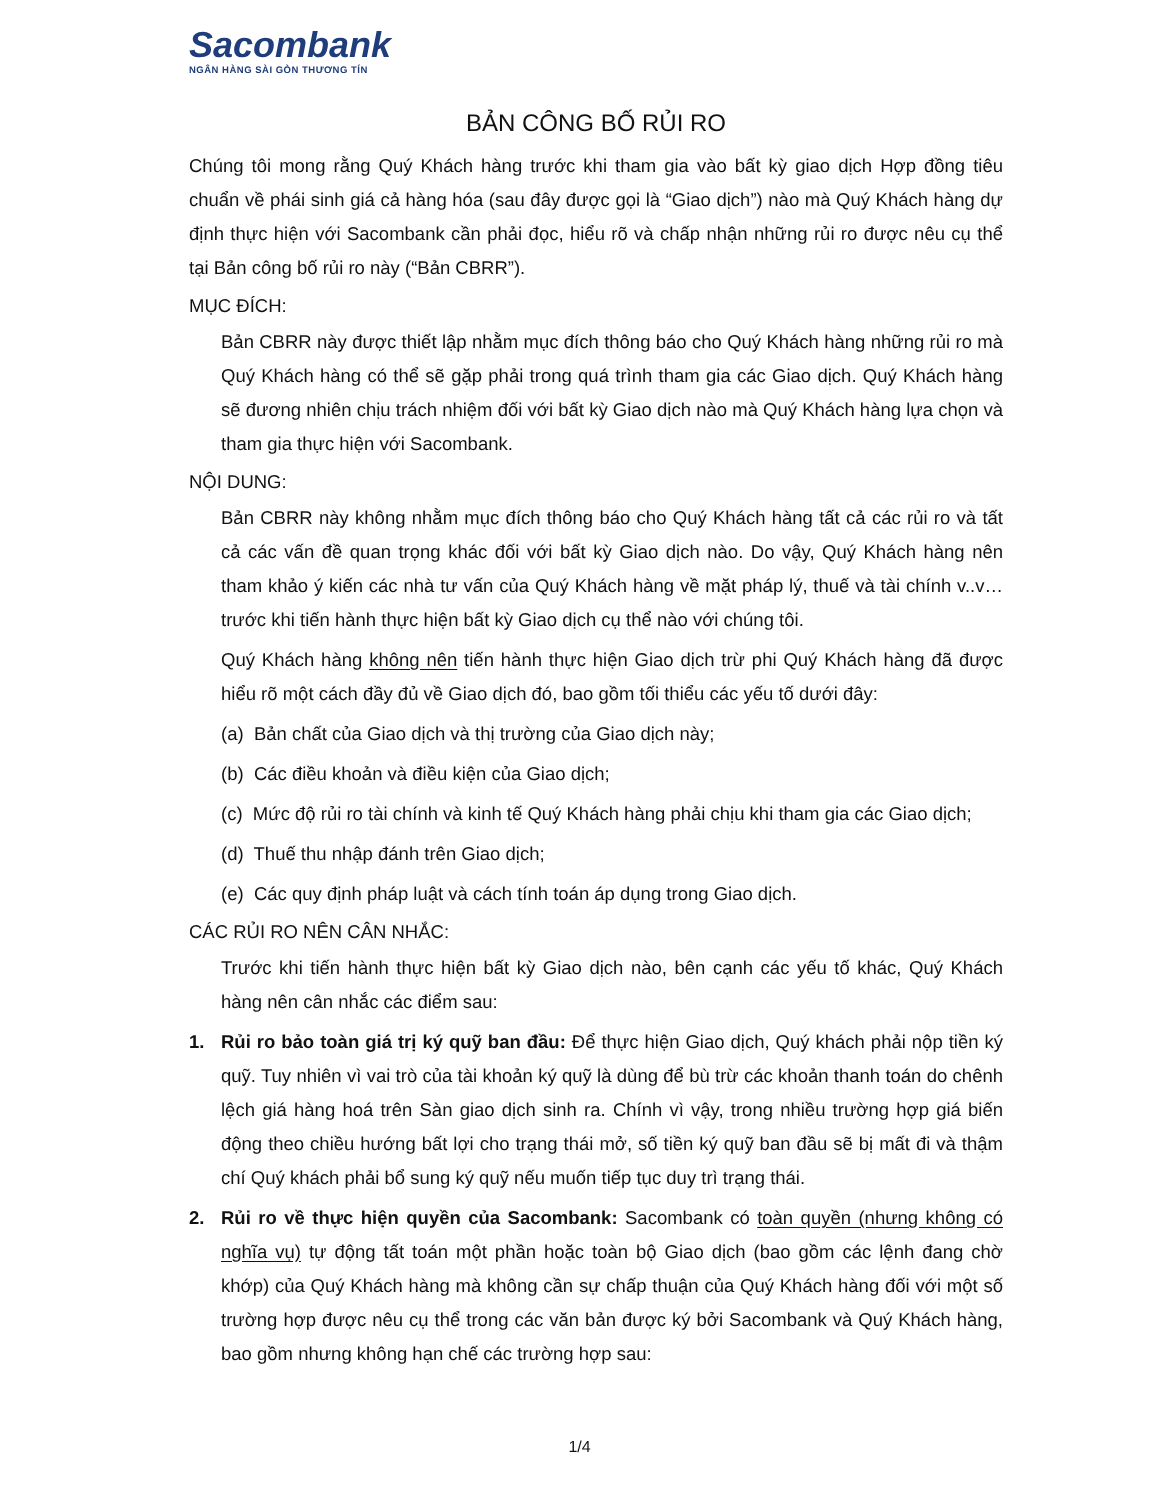Sacombank
NGÂN HÀNG SÀI GÒN THƯƠNG TÍN
BẢN CÔNG BỐ RỦI RO
Chúng tôi mong rằng Quý Khách hàng trước khi tham gia vào bất kỳ giao dịch Hợp đồng tiêu chuẩn về phái sinh giá cả hàng hóa (sau đây được gọi là “Giao dịch”) nào mà Quý Khách hàng dự định thực hiện với Sacombank cần phải đọc, hiểu rõ và chấp nhận những rủi ro được nêu cụ thể tại Bản công bố rủi ro này (“Bản CBRR”).
MỤC ĐÍCH:
Bản CBRR này được thiết lập nhằm mục đích thông báo cho Quý Khách hàng những rủi ro mà Quý Khách hàng có thể sẽ gặp phải trong quá trình tham gia các Giao dịch. Quý Khách hàng sẽ đương nhiên chịu trách nhiệm đối với bất kỳ Giao dịch nào mà Quý Khách hàng lựa chọn và tham gia thực hiện với Sacombank.
NỘI DUNG:
Bản CBRR này không nhằm mục đích thông báo cho Quý Khách hàng tất cả các rủi ro và tất cả các vấn đề quan trọng khác đối với bất kỳ Giao dịch nào. Do vậy, Quý Khách hàng nên tham khảo ý kiến các nhà tư vấn của Quý Khách hàng về mặt pháp lý, thuế và tài chính v..v…trước khi tiến hành thực hiện bất kỳ Giao dịch cụ thể nào với chúng tôi.
Quý Khách hàng không nên tiến hành thực hiện Giao dịch trừ phi Quý Khách hàng đã được hiểu rõ một cách đầy đủ về Giao dịch đó, bao gồm tối thiểu các yếu tố dưới đây:
(a) Bản chất của Giao dịch và thị trường của Giao dịch này;
(b) Các điều khoản và điều kiện của Giao dịch;
(c) Mức độ rủi ro tài chính và kinh tế Quý Khách hàng phải chịu khi tham gia các Giao dịch;
(d) Thuế thu nhập đánh trên Giao dịch;
(e) Các quy định pháp luật và cách tính toán áp dụng trong Giao dịch.
CÁC RỦI RO NÊN CÂN NHẮC:
Trước khi tiến hành thực hiện bất kỳ Giao dịch nào, bên cạnh các yếu tố khác, Quý Khách hàng nên cân nhắc các điểm sau:
1. Rủi ro bảo toàn giá trị ký quỹ ban đầu: Để thực hiện Giao dịch, Quý khách phải nộp tiền ký quỹ. Tuy nhiên vì vai trò của tài khoản ký quỹ là dùng để bù trừ các khoản thanh toán do chênh lệch giá hàng hoá trên Sàn giao dịch sinh ra. Chính vì vậy, trong nhiều trường hợp giá biến động theo chiều hướng bất lợi cho trạng thái mở, số tiền ký quỹ ban đầu sẽ bị mất đi và thậm chí Quý khách phải bổ sung ký quỹ nếu muốn tiếp tục duy trì trạng thái.
2. Rủi ro về thực hiện quyền của Sacombank: Sacombank có toàn quyền (nhưng không có nghĩa vụ) tự động tất toán một phần hoặc toàn bộ Giao dịch (bao gồm các lệnh đang chờ khớp) của Quý Khách hàng mà không cần sự chấp thuận của Quý Khách hàng đối với một số trường hợp được nêu cụ thể trong các văn bản được ký bởi Sacombank và Quý Khách hàng, bao gồm nhưng không hạn chế các trường hợp sau:
1/4